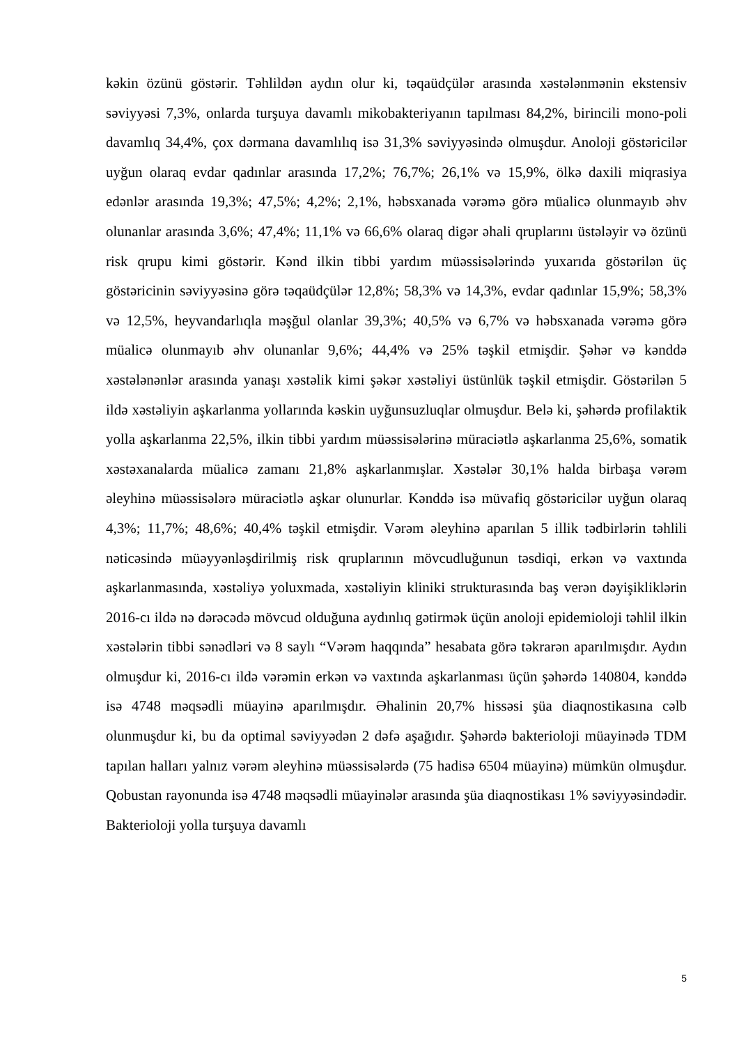kəkin özünü göstərir. Təhlildən aydın olur ki, təqaüdçülər arasında xəstələnmənin ekstensiv səviyyəsi 7,3%, onlarda turşuya davamlı mikobakteriyanın tapılması 84,2%, birincili mono-poli davamlıq 34,4%, çox dərmana davamlılıq isə 31,3% səviyyəsində olmuşdur. Anoloji göstəricilər uyğun olaraq evdar qadınlar arasında 17,2%; 76,7%; 26,1% və 15,9%, ölkə daxili miqrasiya edənlər arasında 19,3%; 47,5%; 4,2%; 2,1%, həbsxanada vərəmə görə müalicə olunmayıb əhv olunanlar arasında 3,6%; 47,4%; 11,1% və 66,6% olaraq digər əhali qruplarını üstələyir və özünü risk qrupu kimi göstərir. Kənd ilkin tibbi yardım müəssisələrində yuxarıda göstərilən üç göstəricinin səviyyəsinə görə təqaüdçülər 12,8%; 58,3% və 14,3%, evdar qadınlar 15,9%; 58,3% və 12,5%, heyvandarlıqla məşğul olanlar 39,3%; 40,5% və 6,7% və həbsxanada vərəmə görə müalicə olunmayıb əhv olunanlar 9,6%; 44,4% və 25% təşkil etmişdir. Şəhər və kənddə xəstələnənlər arasında yanaşı xəstəlik kimi şəkər xəstəliyi üstünlük təşkil etmişdir. Göstərilən 5 ildə xəstəliyin aşkarlanma yollarında kəskin uyğunsuzluqlar olmuşdur. Belə ki, şəhərdə profilaktik yolla aşkarlanma 22,5%, ilkin tibbi yardım müəssisələrinə müraciətlə aşkarlanma 25,6%, somatik xəstəxanalarda müalicə zamanı 21,8% aşkarlanmışlar. Xəstələr 30,1% halda birbaşa vərəm əleyhinə müəssisələrə müraciətlə aşkar olunurlar. Kənddə isə müvafiq göstəricilər uyğun olaraq 4,3%; 11,7%; 48,6%; 40,4% təşkil etmişdir. Vərəm əleyhinə aparılan 5 illik tədbirlərin təhlili nəticəsində müəyyənləşdirilmiş risk qruplarının mövcudluğunun təsdiqi, erkən və vaxtında aşkarlanmasında, xəstəliyə yoluxmada, xəstəliyin kliniki strukturasında baş verən dəyişikliklərin 2016-cı ildə nə dərəcədə mövcud olduğuna aydınlıq gətirmək üçün anoloji epidemioloji təhlil ilkin xəstələrin tibbi sənədləri və 8 saylı “Vərəm haqqında” hesabata görə təkrarən aparılmışdır. Aydın olmuşdur ki, 2016-cı ildə vərəmin erkən və vaxtında aşkarlanması üçün şəhərdə 140804, kənddə isə 4748 məqsədli müayinə aparılmışdır. Əhalinin 20,7% hissəsi şüa diaqnostikasına cəlb olunmuşdur ki, bu da optimal səviyyədən 2 dəfə aşağıdır. Şəhərdə bakterioloji müayinədə TDM tapılan halları yalnız vərəm əleyhinə müəssisələrdə (75 hadisə 6504 müayinə) mümkün olmuşdur. Qobustan rayonunda isə 4748 məqsədli müayinələr arasında şüa diaqnostikası 1% səviyyəsindədir. Bakterioloji yolla turşuya davamlı
5